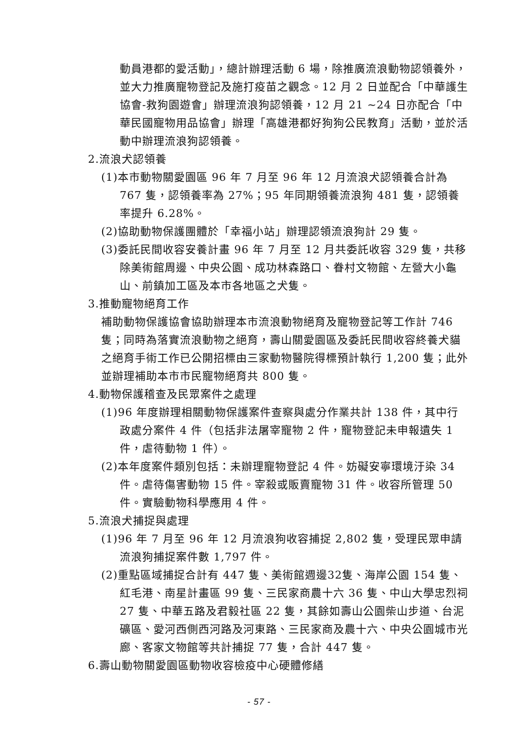動員港都的愛活動」，總計辦理活動 6 場，除推廣流浪動物認領養外，並大力推廣寵物登記及施打疫苗之觀念。12 月 2 日並配合「中華護生協會-救狗園遊會」辦理流浪狗認領養，12 月 21 ~24 日亦配合「中華民國寵物用品協會」辦理「高雄港都好狗狗公民教育」活動，並於活動中辦理流浪狗認領養。
2.流浪犬認領養
(1)本市動物關愛園區 96 年 7 月至 96 年 12 月流浪犬認領養合計為 767 隻，認領養率為 27%；95 年同期領養流浪狗 481 隻，認領養率提升 6.28%。
(2)協助動物保護團體於「幸福小站」辦理認領流浪狗計 29 隻。
(3)委託民間收容安養計畫 96 年 7 月至 12 月共委託收容 329 隻，共移除美術館周邊、中央公園、成功林森路口、眷村文物館、左營大小龜山、前鎮加工區及本市各地區之犬隻。
3.推動寵物絕育工作
補助動物保護協會協助辦理本市流浪動物絕育及寵物登記等工作計 746 隻；同時為落實流浪動物之絕育，壽山關愛園區及委託民間收容終養犬貓之絕育手術工作已公開招標由三家動物醫院得標預計執行 1,200 隻；此外並辦理補助本市市民寵物絕育共 800 隻。
4.動物保護稽查及民眾案件之處理
(1)96 年度辦理相關動物保護案件查察與處分作業共計 138 件，其中行政處分案件 4 件（包括非法屠宰寵物 2 件，寵物登記未申報遺失 1 件，虐待動物 1 件）。
(2)本年度案件類別包括：未辦理寵物登記 4 件。妨礙安寧環境汙染 34 件。虐待傷害動物 15 件。宰殺或販賣寵物 31 件。收容所管理 50 件。實驗動物科學應用 4 件。
5.流浪犬捕捉與處理
(1)96 年 7 月至 96 年 12 月流浪狗收容捕捉 2,802 隻，受理民眾申請流浪狗捕捉案件數 1,797 件。
(2)重點區域捕捉合計有 447 隻、美術館週邊32隻、海岸公園 154 隻、紅毛港、南星計畫區 99 隻、三民家商農十六 36 隻、中山大學忠烈祠 27 隻、中華五路及君毅社區 22 隻，其餘如壽山公園柴山步道、台泥礦區、愛河西側西河路及河東路、三民家商及農十六、中央公園城市光廊、客家文物館等共計捕捉 77 隻，合計 447 隻。
6.壽山動物關愛園區動物收容檢疫中心硬體修繕
- 57 -